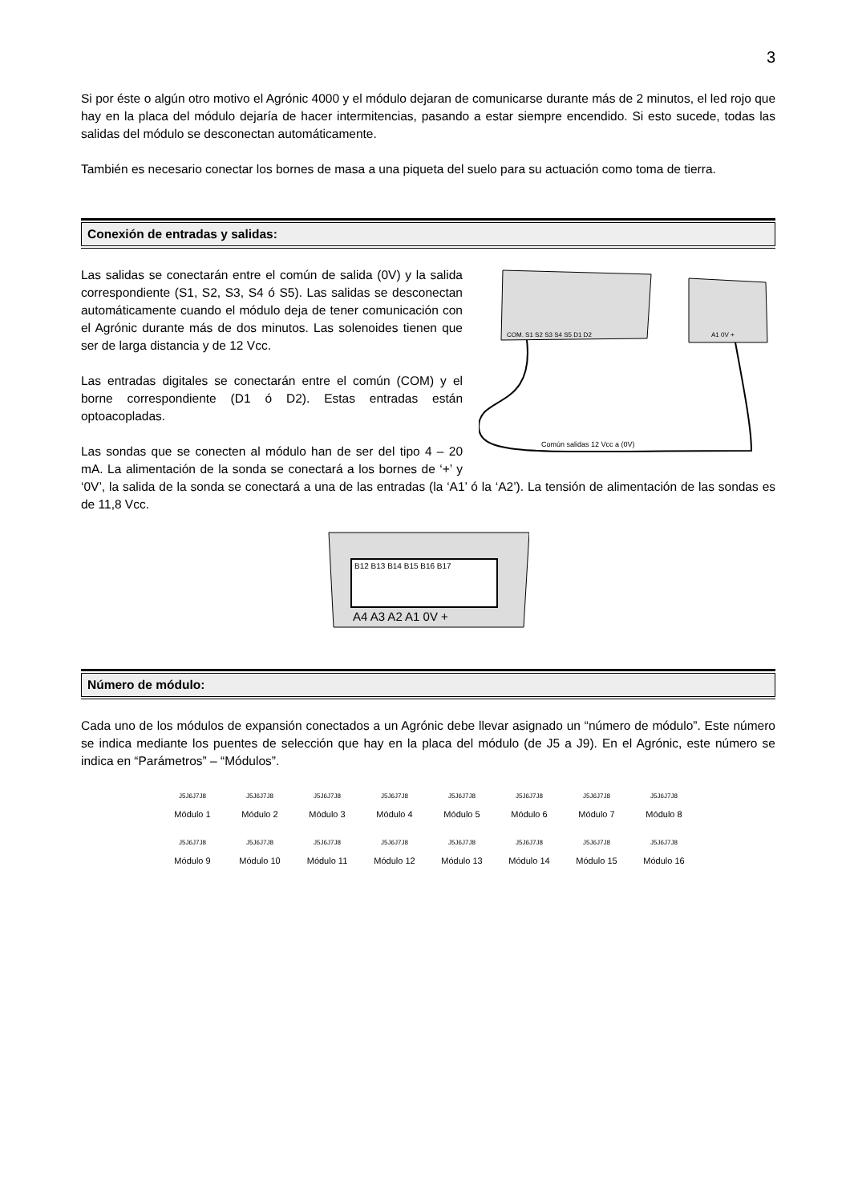3
Si por éste o algún otro motivo el Agrónic 4000 y el módulo dejaran de comunicarse durante más de 2 minutos, el led rojo que hay en la placa del módulo dejaría de hacer intermitencias, pasando a estar siempre encendido. Si esto sucede, todas las salidas del módulo se desconectan automáticamente.
También es necesario conectar los bornes de masa a una piqueta del suelo para su actuación como toma de tierra.
Conexión de entradas y salidas:
COM. S1 S2 S3 S4 S5 D1 D2
A1 0V +
Común salidas 12 Vcc a (0V)
Las salidas se conectarán entre el común de salida (0V) y la salida correspondiente (S1, S2, S3, S4 ó S5). Las salidas se desconectan automáticamente cuando el módulo deja de tener comunicación con el Agrónic durante más de dos minutos. Las solenoides tienen que ser de larga distancia y de 12 Vcc.
Las entradas digitales se conectarán entre el común (COM) y el borne correspondiente (D1 ó D2). Estas entradas están optoacopladas.
Las sondas que se conecten al módulo han de ser del tipo 4 – 20 mA. La alimentación de la sonda se conectará a los bornes de ‘+’ y ‘0V’, la salida de la sonda se conectará a una de las entradas (la ‘A1’ ó la ‘A2’). La tensión de alimentación de las sondas es de 11,8 Vcc.
B12 B13 B14 B15 B16 B17
A4 A3 A2 A1 0V +
Número de módulo:
Cada uno de los módulos de expansión conectados a un Agrónic debe llevar asignado un “número de módulo”. Este número se indica mediante los puentes de selección que hay en la placa del módulo (de J5 a J9). En el Agrónic, este número se indica en “Parámetros” – “Módulos”.
J5J6J7J8
Módulo 1
J5J6J7J8
Módulo 2
J5J6J7J8
Módulo 3
J5J6J7J8
Módulo 4
J5J6J7J8
Módulo 5
J5J6J7J8
Módulo 6
J5J6J7J8
Módulo 7
J5J6J7J8
Módulo 8
J5J6J7J8
Módulo 9
J5J6J7J8
Módulo 10
J5J6J7J8
Módulo 11
J5J6J7J8
Módulo 12
J5J6J7J8
Módulo 13
J5J6J7J8
Módulo 14
J5J6J7J8
Módulo 15
J5J6J7J8
Módulo 16